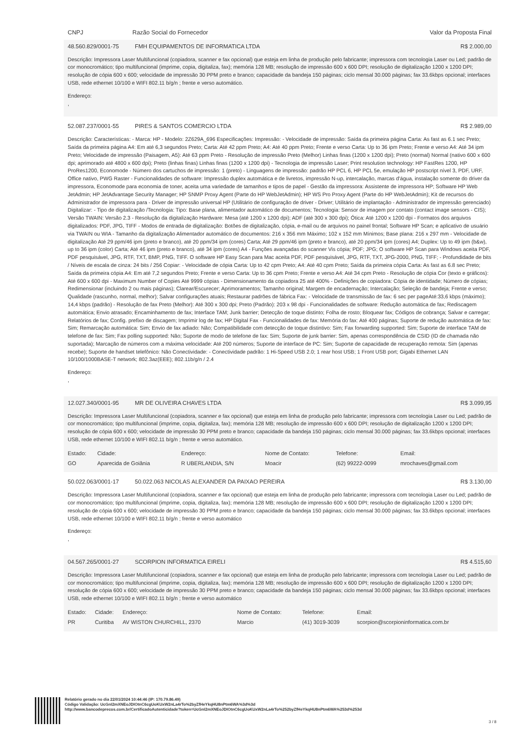CNPJ Razão Social do Fornecedor Valor da Proposta Final
48.560.829/0001-75 FMH EQUIPAMENTOS DE INFORMATICA LTDA R$ 2.000,00
Descrição: Impressora Laser Multifuncional (copiadora, scanner e fax opcional) que esteja em linha de produção pelo fabricante; impressora com tecnologia Laser ou Led; padrão de cor monocromático; tipo multifuncional (imprime, copia, digitaliza, fax); memória 128 MB; resolução de impressão 600 x 600 DPI; resolução de digitalização 1200 x 1200 DPI; resolução de cópia 600 x 600; velocidade de impressão 30 PPM preto e branco; capacidade da bandeja 150 páginas; ciclo mensal 30.000 páginas; fax 33.6kbps opcional; interfaces USB, rede ethernet 10/100 e WIFI 802.11 b/g/n ; frente e verso automático.
Endereço:
,
52.087.237/0001-55 PIRES & SANTOS COMERCIO LTDA R$ 2.989,00
Descrição: Características: - Marca: HP - Modelo: 2Z629A_696 Especificações: Impressão: - Velocidade de impressão: Saída da primeira página Carta: As fast as 6.1 sec Preto; Saída da primeira página A4: Em até 6,3 segundos Preto; Carta: Até 42 ppm Preto; A4: Até 40 ppm Preto; Frente e verso Carta: Up to 36 ipm Preto; Frente e verso A4: Até 34 ipm Preto; Velocidade de impressão (Paisagem, A5): Até 63 ppm Preto - Resolução de impressão Preto (Melhor) Linhas finas (1200 x 1200 dpi); Preto (normal) Normal (nativo 600 x 600 dpi; aprimorado até 4800 x 600 dpi); Preto (linhas finas) Linhas finas (1200 x 1200 dpi) - Tecnologia de impressão Laser; Print resolution technology: HP FastRes 1200, HP ProRes1200, Economode - Número dos cartuchos de impressão: 1 (preto) - Linguagens de impressão: padrão HP PCL 6, HP PCL 5e, emulação HP postscript nível 3, PDF, URF, Office nativo, PWG Raster - Funcionalidades de software: Impressão duplex automática e de livretos, impressão N-up, intercalação, marcas d'água, instalação somente do driver da impressora, Economode para economia de toner, aceita uma variedade de tamanhos e tipos de papel - Gestão da impressora: Assistente de impressora HP; Software HP Web JetAdmin; HP JetAdvantage Security Manager; HP SNMP Proxy Agent (Parte do HP WebJetAdmin); HP WS Pro Proxy Agent (Parte do HP WebJetAdmin); Kit de recursos do Administrador de impressora para - Driver de impressão universal HP (Utilitário de configuração de driver - Driver; Utilitário de implantação - Administrador de impressão gerenciado) Digitalizar: - Tipo de digitalização /Tecnologia: Tipo: Base plana, alimentador automático de documentos; Tecnologia: Sensor de imagem por contato (contact image sensors - CIS); Versão TWAIN: Versão 2.3 - Resolução da digitalização Hardware: Mesa (até 1200 x 1200 dpi); ADF (até 300 x 300 dpi); Ótica: Até 1200 x 1200 dpi - Formatos dos arquivos digitalizados: PDF, JPG, TIFF - Modos de entrada de digitalização: Botões de digitalização, cópia, e-mail ou de arquivos no painel frontal; Software HP Scan; e aplicativo de usuário via TWAIN ou WIA - Tamanho da digitalização Alimentador automático de documentos: 216 x 356 mm Máximo; 102 x 152 mm Mínimos; Base plana: 216 x 297 mm - Velocidade de digitalização Até 29 ppm/46 ipm (preto e branco), até 20 ppm/34 ipm (cores) Carta; Até 29 ppm/46 ipm (preto e branco), até 20 ppm/34 ipm (cores) A4; Duplex: Up to 49 ipm (b&w), up to 36 ipm (color) Carta; Até 46 ipm (preto e branco), até 34 ipm (cores) A4 - Funções avançadas do scanner Vis cópia; PDF; JPG; O software HP Scan para Windows aceita PDF, PDF pesquisável, JPG, RTF, TXT, BMP, PNG, TIFF. O software HP Easy Scan para Mac aceita PDF, PDF pesquisável, JPG, RTF, TXT, JPG-2000, PNG, TIFF; - Profundidade de bits / Níveis de escala de cinza: 24 bits / 256 Copiar: - Velocidade de cópia Carta: Up to 42 cpm Preto; A4: Até 40 cpm Preto; Saída da primeira cópia Carta: As fast as 6.8 sec Preto; Saída da primeira cópia A4: Em até 7,2 segundos Preto; Frente e verso Carta: Up to 36 cpm Preto; Frente e verso A4: Até 34 cpm Preto - Resolução de cópia Cor (texto e gráficos): Até 600 x 600 dpi - Maximum Number of Copies Até 9999 cópias - Dimensionamento da copiadora 25 até 400% - Definições de copiadora: Cópia de identidade; Número de cópias; Redimensionar (incluindo 2 ou mais páginas); Clarear/Escurecer; Aprimoramentos; Tamanho original; Margem de encadernação; Intercalação; Seleção de bandeja; Frente e verso; Qualidade (rascunho, normal, melhor); Salvar configurações atuais; Restaurar padrões de fábrica Fax: - Velocidade de transmissão de fax: 6 sec per pageAté:33,6 kbps (máximo); 14,4 kbps (padrão) - Resolução de fax Preto (Melhor): Até 300 x 300 dpi; Preto (Padrão): 203 x 98 dpi - Funcionalidades de software: Redução automática de fax; Rediscagem automática; Envio atrasado; Encaminhamento de fax; Interface TAM; Junk barrier; Detecção de toque distinto; Folha de rosto; Bloquear fax; Códigos de cobrança; Salvar e carregar; Relatórios de fax; Config. prefixo de discagem; Imprimir log de fax; HP Digital Fax - Funcionalidades de fax: Memória do fax: Até 400 páginas; Suporte de redução automática de fax: Sim; Remarcação automática: Sim; Envio de fax adiado: Não; Compatibilidade com detecção de toque distintivo: Sim; Fax forwarding supported: Sim; Suporte de interface TAM de telefone de fax: Sim; Fax polling supported: Não; Suporte de modo de telefone de fax: Sim; Suporte de junk barrier: Sim, apenas correspondência de CSID (ID de chamada não suportada); Marcação de números com a máxima velocidade: Até 200 números; Suporte de interface de PC: Sim; Suporte de capacidade de recuperação remota: Sim (apenas recebe); Suporte de handset telefônico: Não Conectividade: - Conectividade padrão: 1 Hi-Speed USB 2.0; 1 rear host USB; 1 Front USB port; Gigabi Ethernet LAN 10/100/1000BASE-T network; 802.3az(EEE); 802.11b/g/n / 2.4
Endereço:
,
12.027.340/0001-95 MR DE OLIVEIRA CHAVES LTDA R$ 3.099,95
Descrição: Impressora Laser Multifuncional (copiadora, scanner e fax opcional) que esteja em linha de produção pelo fabricante; impressora com tecnologia Laser ou Led; padrão de cor monocromático; tipo multifuncional (imprime, copia, digitaliza, fax); memória 128 MB; resolução de impressão 600 x 600 DPI; resolução de digitalização 1200 x 1200 DPI; resolução de cópia 600 x 600; velocidade de impressão 30 PPM preto e branco; capacidade da bandeja 150 páginas; ciclo mensal 30.000 páginas; fax 33.6kbps opcional; interfaces USB, rede ethernet 10/100 e WIFI 802.11 b/g/n ; frente e verso automático.
| Estado: | Cidade: | Endereço: | Nome de Contato: | Telefone: | Email: |
| GO | Aparecida de Goiânia | R UBERLANDIA, S/N | Moacir | (62) 99222-0099 | mrochaves@gmail.com |
50.022.063/0001-17 50.022.063 NICOLAS ALEXANDER DA PAIXAO PEREIRA R$ 3.130,00
Descrição: Impressora Laser Multifuncional (copiadora, scanner e fax opcional) que esteja em linha de produção pelo fabricante; impressora com tecnologia Laser ou Led; padrão de cor monocromático; tipo multifuncional (imprime, copia, digitaliza, fax); memória 128 MB; resolução de impressão 600 x 600 DPI; resolução de digitalização 1200 x 1200 DPI; resolução de cópia 600 x 600; velocidade de impressão 30 PPM preto e branco; capacidade da bandeja 150 páginas; ciclo mensal 30.000 páginas; fax 33.6kbps opcional; interfaces USB, rede ethernet 10/100 e WIFI 802.11 b/g/n ; frente e verso automático
Endereço:
,
04.567.265/0001-27 SCORPION INFORMATICA EIRELI R$ 4.515,60
Descrição: Impressora Laser Multifuncional (copiadora, scanner e fax opcional) que esteja em linha de produção pelo fabricante; impressora com tecnologia Laser ou Led; padrão de cor monocromático; tipo multifuncional (imprime, copia, digitaliza, fax); memória 128 MB; resolução de impressão 600 x 600 DPI; resolução de digitalização 1200 x 1200 DPI; resolução de cópia 600 x 600; velocidade de impressão 30 PPM preto e branco; capacidade da bandeja 150 páginas; ciclo mensal 30.000 páginas; fax 33.6kbps opcional; interfaces USB, rede ethernet 10/100 e WIFI 802.11 b/g/n ; frente e verso automático
| Estado: | Cidade: | Endereço: | Nome de Contato: | Telefone: | Email: |
| PR | Curitiba | AV WISTON CHURCHILL, 2370 | Marcio | (41) 3019-3039 | scorpion@scorpioninformatica.com.br |
Relatório gerado no dia 22/01/2024 10:44:46 (IP: 170.79.86.49)
Código Validação: UcGnI2mXNEoJDIOtnC6cgUoKUxW2nLa4rTo%2byZfHeYkqHU8nPtm6WA%3d%3d
http://www.bancodeprecos.com.br/CertificadoAutenticidade?token=UcGnI2mXNEoJDIOtnC6cgUoKUxW2nLa4rTo%252byZfHeYkqHU8nPtm6WA%253d%253d
3 / 8